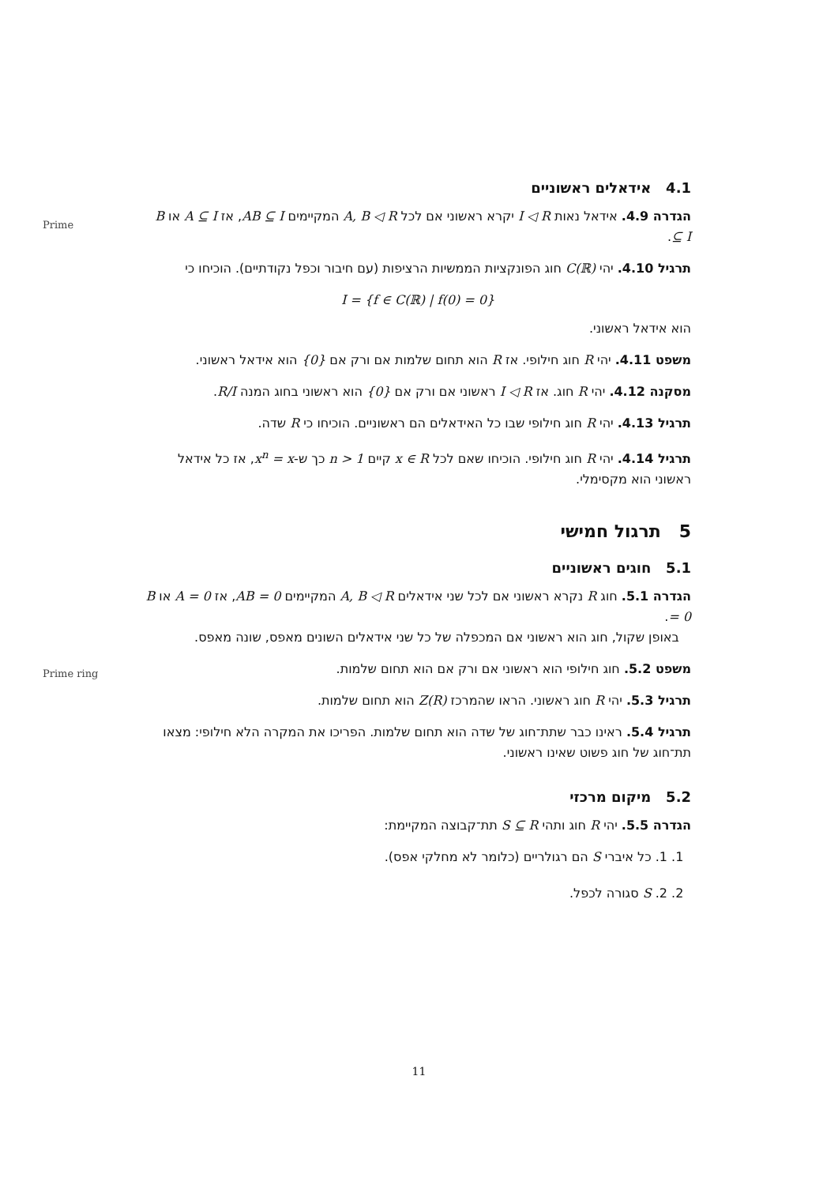Prime
Prime ring
4.1 אידאלים ראשוניים
הגדרה 4.9. אידאל נאות I ◁ R יקרא ראשוני אם לכל A, B ◁ R המקיימים AB ⊆ I, אז A ⊆ I או B ⊆ I.
תרגיל 4.10. יהי C(ℝ) חוג הפונקציות הממשיות הרציפות (עם חיבור וכפל נקודתיים). הוכיחו כי
I = {f ∈ C(ℝ) | f(0) = 0}
הוא אידאל ראשוני.
משפט 4.11. יהי R חוג חילופי. אז R הוא תחום שלמות אם ורק אם {0} הוא אידאל ראשוני.
מסקנה 4.12. יהי R חוג. אז I ◁ R ראשוני אם ורק אם {0} הוא ראשוני בחוג המנה R/I.
תרגיל 4.13. יהי R חוג חילופי שבו כל האידאלים הם ראשוניים. הוכיחו כי R שדה.
תרגיל 4.14. יהי R חוג חילופי. הוכיחו שאם לכל x ∈ R קיים n > 1 כך ש-x<sup>n</sup> = x, אז כל אידאל ראשוני הוא מקסימלי.
5 תרגול חמישי
5.1 חוגים ראשוניים
הגדרה 5.1. חוג R נקרא ראשוני אם לכל שני אידאלים A, B ◁ R המקיימים AB = 0, אז A = 0 או B = 0.
באופן שקול, חוג הוא ראשוני אם המכפלה של כל שני אידאלים השונים מאפס, שונה מאפס.
משפט 5.2. חוג חילופי הוא ראשוני אם ורק אם הוא תחום שלמות.
תרגיל 5.3. יהי R חוג ראשוני. הראו שהמרכז Z(R) הוא תחום שלמות.
תרגיל 5.4. ראינו כבר שתת־חוג של שדה הוא תחום שלמות. הפריכו את המקרה הלא חילופי: מצאו תת־חוג של חוג פשוט שאינו ראשוני.
5.2 מיקום מרכזי
הגדרה 5.5. יהי R חוג ותהי S ⊆ R תת־קבוצה המקיימת:
1. 1. כל איברי S הם רגולריים (כלומר לא מחלקי אפס).
2. 2. S סגורה לכפל.
11